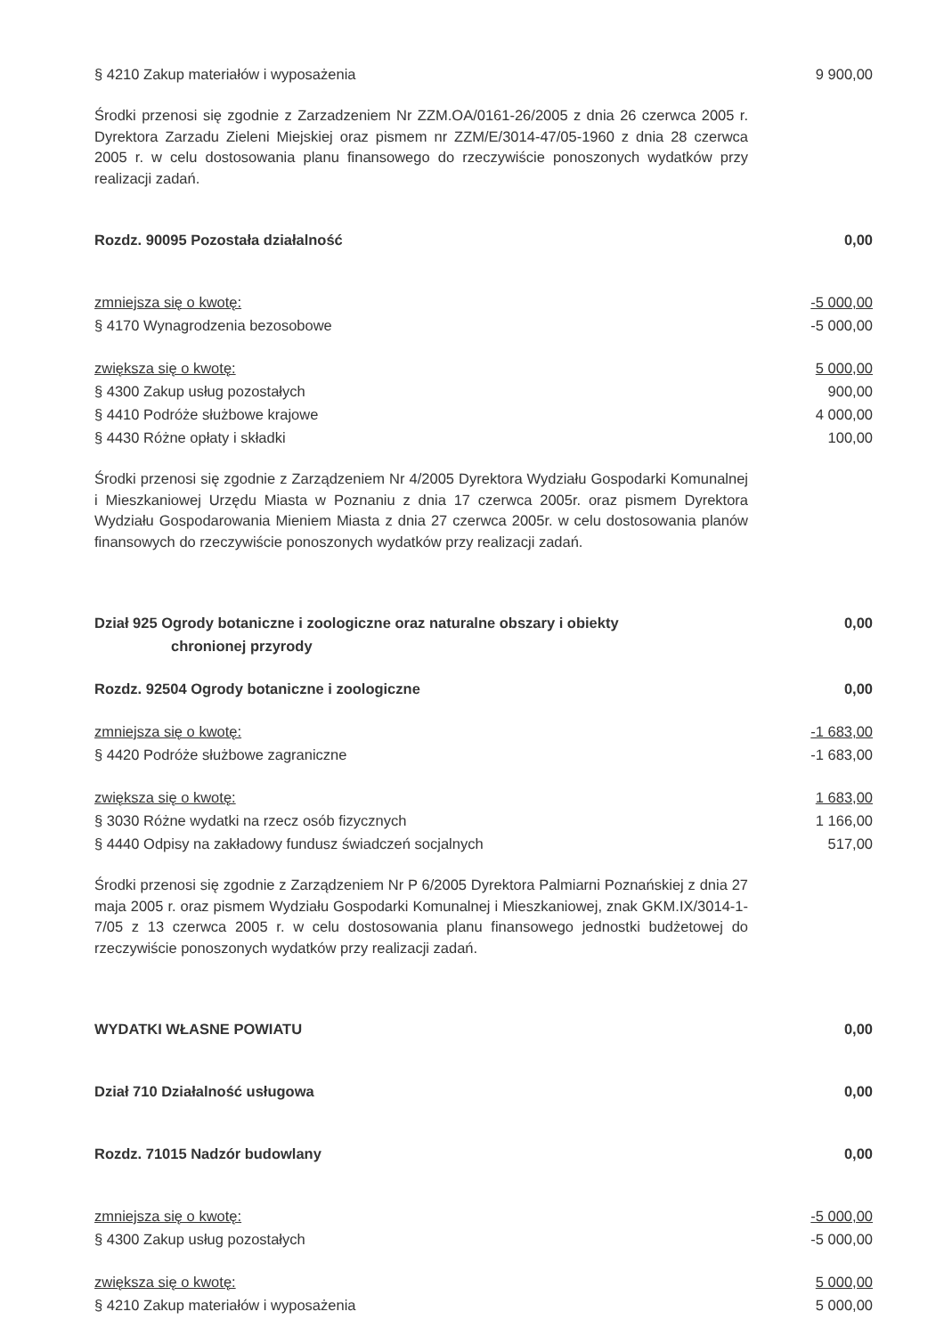§ 4210 Zakup materiałów i wyposażenia 9 900,00
Środki przenosi się zgodnie z Zarzadzeniem Nr ZZM.OA/0161-26/2005 z dnia 26 czerwca 2005 r. Dyrektora Zarzadu Zieleni Miejskiej oraz pismem nr ZZM/E/3014-47/05-1960 z dnia 28 czerwca 2005 r. w celu dostosowania planu finansowego do rzeczywiście ponoszonych wydatków przy realizacji zadań.
Rozdz. 90095 Pozostała działalność 0,00
zmniejsza się o kwotę: -5 000,00
§ 4170 Wynagrodzenia bezosobowe -5 000,00
zwiększa się o kwotę: 5 000,00
§ 4300 Zakup usług pozostałych 900,00
§ 4410 Podróże służbowe krajowe 4 000,00
§ 4430 Różne opłaty i składki 100,00
Środki przenosi się zgodnie z Zarządzeniem Nr 4/2005 Dyrektora Wydziału Gospodarki Komunalnej i Mieszkaniowej Urzędu Miasta w Poznaniu z dnia 17 czerwca 2005r. oraz pismem Dyrektora Wydziału Gospodarowania Mieniem Miasta z dnia 27 czerwca 2005r. w celu dostosowania planów finansowych do rzeczywiście ponoszonych wydatków przy realizacji zadań.
Dział 925 Ogrody botaniczne i zoologiczne oraz naturalne obszary i obiekty
chronionej przyrody 0,00
Rozdz. 92504 Ogrody botaniczne i zoologiczne 0,00
zmniejsza się o kwotę: -1 683,00
§ 4420 Podróże służbowe zagraniczne -1 683,00
zwiększa się o kwotę: 1 683,00
§ 3030 Różne wydatki na rzecz osób fizycznych 1 166,00
§ 4440 Odpisy na zakładowy fundusz świadczeń socjalnych 517,00
Środki przenosi się zgodnie z Zarządzeniem Nr P 6/2005 Dyrektora Palmiarni Poznańskiej z dnia 27 maja 2005 r. oraz pismem Wydziału Gospodarki Komunalnej i Mieszkaniowej, znak GKM.IX/3014-1-7/05 z 13 czerwca 2005 r. w celu dostosowania planu finansowego jednostki budżetowej do rzeczywiście ponoszonych wydatków przy realizacji zadań.
WYDATKI WŁASNE POWIATU 0,00
Dział 710 Działalność usługowa 0,00
Rozdz. 71015 Nadzór budowlany 0,00
zmniejsza się o kwotę: -5 000,00
§ 4300 Zakup usług pozostałych -5 000,00
zwiększa się o kwotę: 5 000,00
§ 4210 Zakup materiałów i wyposażenia 5 000,00